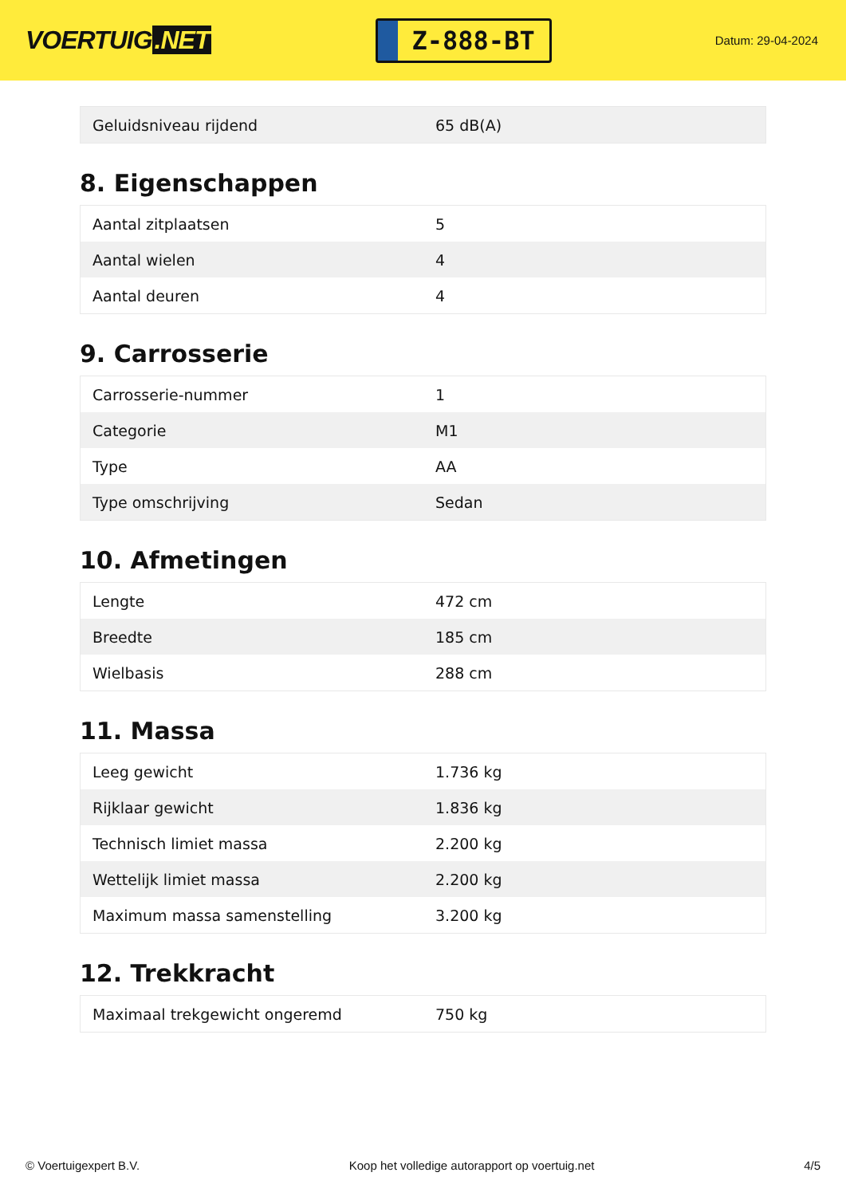VOERTUIG.NET
Z-888-BT
Datum: 29-04-2024
| Geluidsniveau rijdend | 65 dB(A) |
8. Eigenschappen
| Aantal zitplaatsen | 5 |
| Aantal wielen | 4 |
| Aantal deuren | 4 |
9. Carrosserie
| Carrosserie-nummer | 1 |
| Categorie | M1 |
| Type | AA |
| Type omschrijving | Sedan |
10. Afmetingen
| Lengte | 472 cm |
| Breedte | 185 cm |
| Wielbasis | 288 cm |
11. Massa
| Leeg gewicht | 1.736 kg |
| Rijklaar gewicht | 1.836 kg |
| Technisch limiet massa | 2.200 kg |
| Wettelijk limiet massa | 2.200 kg |
| Maximum massa samenstelling | 3.200 kg |
12. Trekkracht
| Maximaal trekgewicht ongeremd | 750 kg |
© Voertuigexpert B.V. Koop het volledige autorapport op voertuig.net 4/5